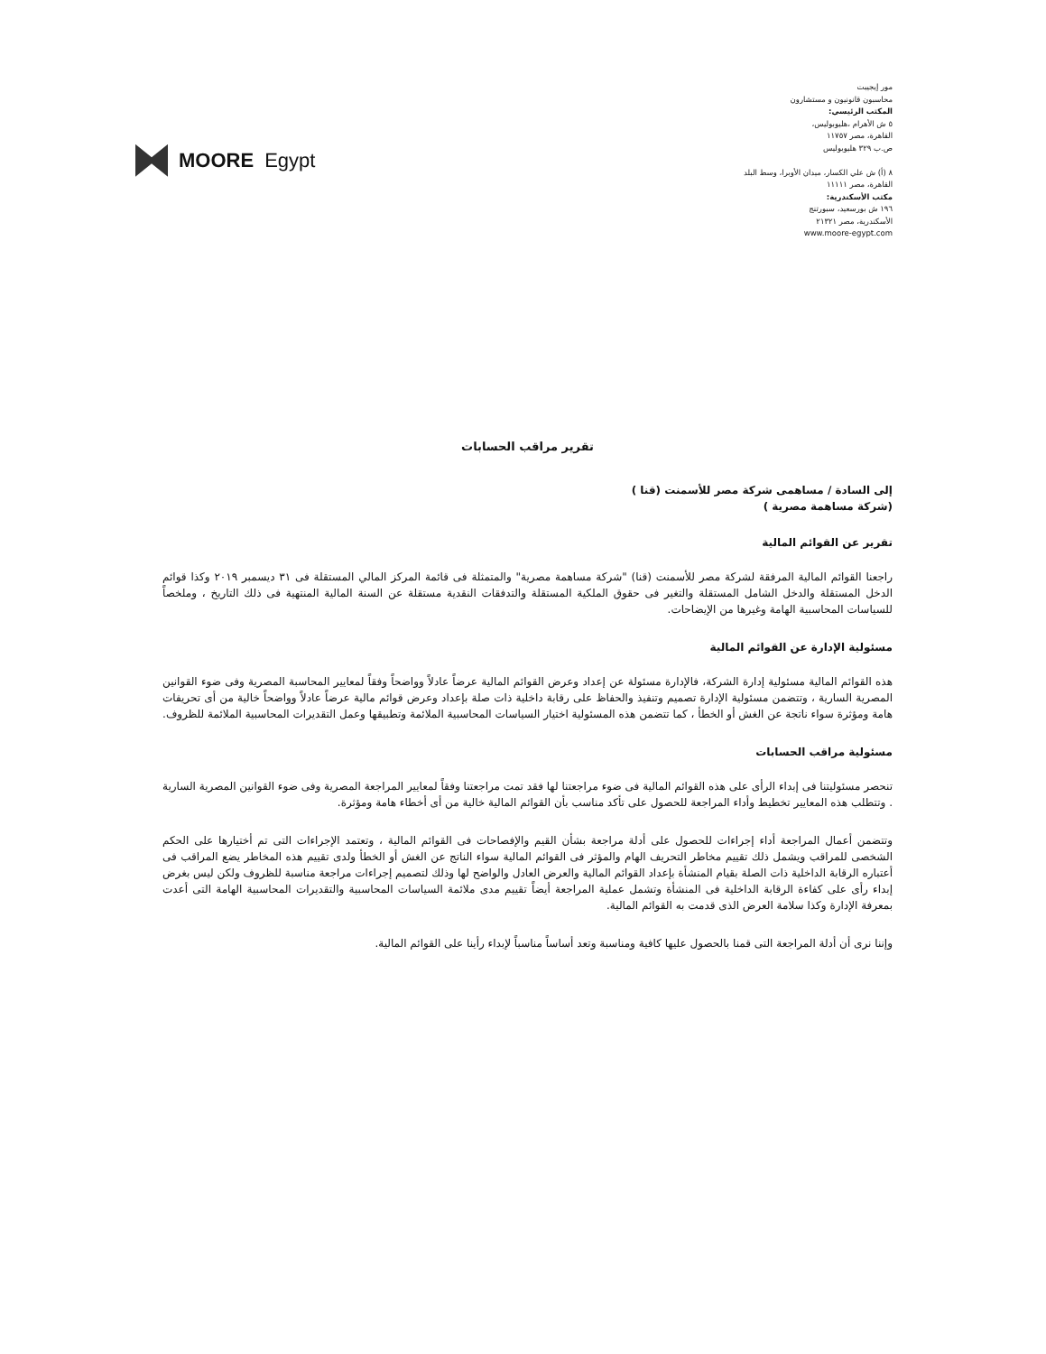MOORE Egypt
مور إيجيبت
محاسبون قانونيون و مستشارون
المكتب الرئيسي:
٥ ش الأهرام ،هليوبوليس،
القاهرة، مصر ١١٧٥٧
ص.ب ٣٢٩ هليوبوليس
٨ (أ) ش علي الكسار، ميدان الأوبرا، وسط البلد
القاهرة، مصر ١١١١١
مكتب الأسكندرية:
١٩٦ ش بورسعيد، سبورتنج
الأسكندرية، مصر ٢١٣٢١
www.moore-egypt.com
تقرير مراقب الحسابات
إلى السادة / مساهمى شركة مصر للأسمنت (قنا )
(شركة مساهمة مصرية )
تقرير عن القوائم المالية
راجعنا القوائم المالية المرفقة لشركة مصر للأسمنت (قنا) "شركة مساهمة مصرية" والمتمثلة فى قائمة المركز المالي المستقلة فى ٣١ ديسمبر ٢٠١٩ وكذا قوائم الدخل المستقلة والدخل الشامل المستقلة والتغير فى حقوق الملكية المستقلة والتدفقات النقدية مستقلة عن السنة المالية المنتهية فى ذلك التاريخ ، وملخصاً للسياسات المحاسبية الهامة وغيرها من الإيضاحات.
مسئولية الإدارة عن القوائم المالية
هذه القوائم المالية مسئولية إدارة الشركة، فالإدارة مسئولة عن إعداد وعرض القوائم المالية عرضاً عادلاً وواضحاً وفقاً لمعايير المحاسبة المصرية وفى ضوء القوانين المصرية السارية ، وتتضمن مسئولية الإدارة تصميم وتنفيذ والحفاظ على رقابة داخلية ذات صلة بإعداد وعرض قوائم مالية عرضاً عادلاً وواضحاً خالية من أى تحريفات هامة ومؤثرة سواء ناتجة عن الغش أو الخطأ ، كما تتضمن هذه المسئولية اختيار السياسات المحاسبية الملائمة وتطبيقها وعمل التقديرات المحاسبية الملائمة للظروف.
مسئولية مراقب الحسابات
تنحصر مسئوليتنا فى إبداء الرأى على هذه القوائم المالية فى ضوء مراجعتنا لها فقد تمت مراجعتنا وفقاً لمعايير المراجعة المصرية وفى ضوء القوانين المصرية السارية . وتتطلب هذه المعايير تخطيط وأداء المراجعة للحصول على تأكد مناسب بأن القوائم المالية خالية من أى أخطاء هامة ومؤثرة.
وتتضمن أعمال المراجعة أداء إجراءات للحصول على أدلة مراجعة بشأن القيم والإفصاحات فى القوائم المالية ، وتعتمد الإجراءات التى تم أختيارها على الحكم الشخصى للمراقب ويشمل ذلك تقييم مخاطر التحريف الهام والمؤثر فى القوائم المالية سواء الناتج عن الغش أو الخطأ ولدى تقييم هذه المخاطر يضع المراقب فى أعتباره الرقابة الداخلية ذات الصلة بقيام المنشأة بإعداد القوائم المالية والعرض العادل والواضح لها وذلك لتصميم إجراءات مراجعة مناسبة للظروف ولكن ليس بغرض إبداء رأى على كفاءة الرقابة الداخلية فى المنشأة وتشمل عملية المراجعة أيضاً تقييم مدى ملائمة السياسات المحاسبية والتقديرات المحاسبية الهامة التى أعدت بمعرفة الإدارة وكذا سلامة العرض الذى قدمت به القوائم المالية.
وإننا نرى أن أدلة المراجعة التى قمنا بالحصول عليها كافية ومناسبة وتعد أساساً مناسباً لإبداء رأينا على القوائم المالية.